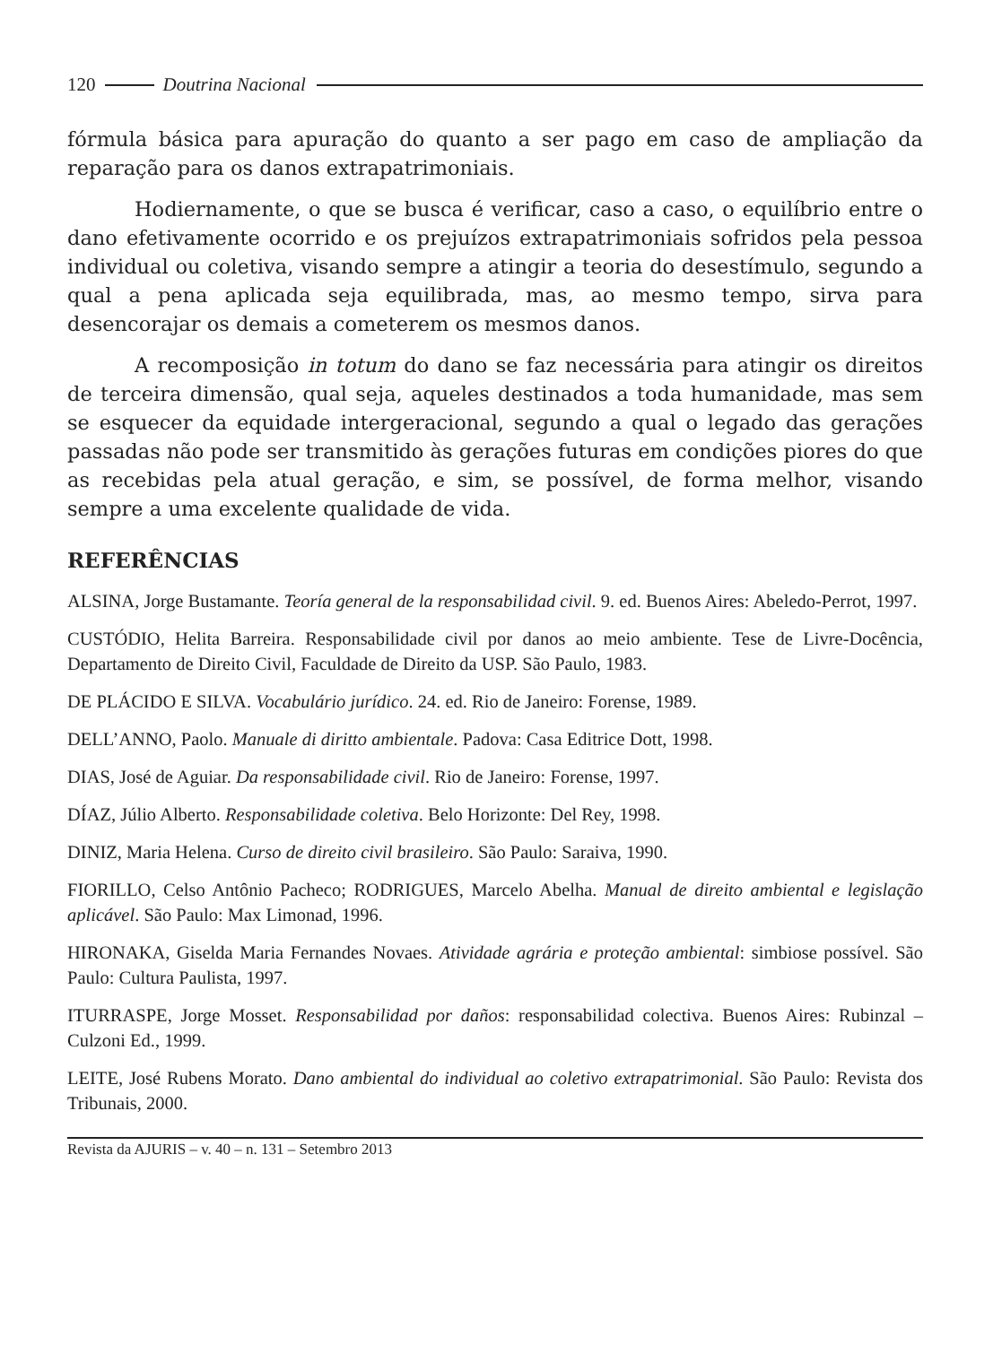120 Doutrina Nacional
fórmula básica para apuração do quanto a ser pago em caso de ampliação da reparação para os danos extrapatrimoniais.
Hodiernamente, o que se busca é verificar, caso a caso, o equilíbrio entre o dano efetivamente ocorrido e os prejuízos extrapatrimoniais sofridos pela pessoa individual ou coletiva, visando sempre a atingir a teoria do desestímulo, segundo a qual a pena aplicada seja equilibrada, mas, ao mesmo tempo, sirva para desencorajar os demais a cometerem os mesmos danos.
A recomposição in totum do dano se faz necessária para atingir os direitos de terceira dimensão, qual seja, aqueles destinados a toda humanidade, mas sem se esquecer da equidade intergeracional, segundo a qual o legado das gerações passadas não pode ser transmitido às gerações futuras em condições piores do que as recebidas pela atual geração, e sim, se possível, de forma melhor, visando sempre a uma excelente qualidade de vida.
REFERÊNCIAS
ALSINA, Jorge Bustamante. Teoría general de la responsabilidad civil. 9. ed. Buenos Aires: Abeledo-Perrot, 1997.
CUSTÓDIO, Helita Barreira. Responsabilidade civil por danos ao meio ambiente. Tese de Livre-Docência, Departamento de Direito Civil, Faculdade de Direito da USP. São Paulo, 1983.
DE PLÁCIDO E SILVA. Vocabulário jurídico. 24. ed. Rio de Janeiro: Forense, 1989.
DELL’ANNO, Paolo. Manuale di diritto ambientale. Padova: Casa Editrice Dott, 1998.
DIAS, José de Aguiar. Da responsabilidade civil. Rio de Janeiro: Forense, 1997.
DÍAZ, Júlio Alberto. Responsabilidade coletiva. Belo Horizonte: Del Rey, 1998.
DINIZ, Maria Helena. Curso de direito civil brasileiro. São Paulo: Saraiva, 1990.
FIORILLO, Celso Antônio Pacheco; RODRIGUES, Marcelo Abelha. Manual de direito ambiental e legislação aplicável. São Paulo: Max Limonad, 1996.
HIRONAKA, Giselda Maria Fernandes Novaes. Atividade agrária e proteção ambiental: simbiose possível. São Paulo: Cultura Paulista, 1997.
ITURRASPE, Jorge Mosset. Responsabilidad por daños: responsabilidad colectiva. Buenos Aires: Rubinzal – Culzoni Ed., 1999.
LEITE, José Rubens Morato. Dano ambiental do individual ao coletivo extrapatrimonial. São Paulo: Revista dos Tribunais, 2000.
Revista da AJURIS – v. 40 – n. 131 – Setembro 2013